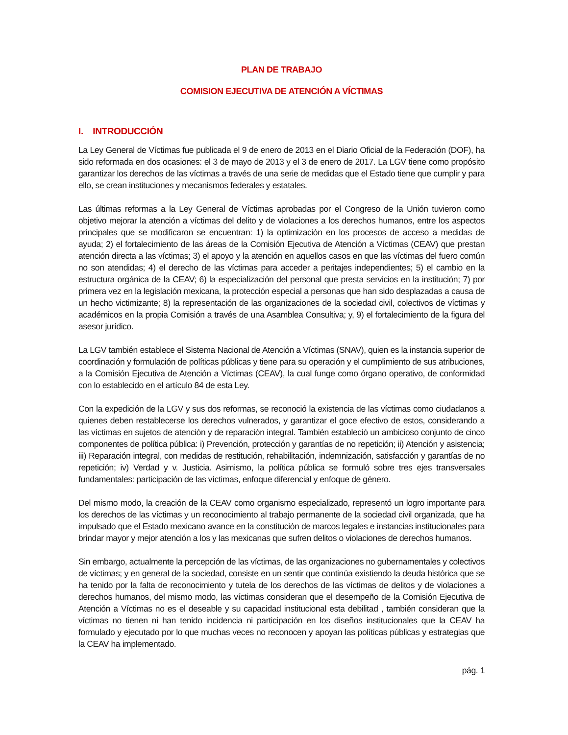PLAN DE TRABAJO
COMISION EJECUTIVA DE ATENCIÓN A VÍCTIMAS
I. INTRODUCCIÓN
La Ley General de Víctimas fue publicada el 9 de enero de 2013 en el Diario Oficial de la Federación (DOF), ha sido reformada en dos ocasiones: el 3 de mayo de 2013 y el 3 de enero de 2017. La LGV tiene como propósito garantizar los derechos de las víctimas a través de una serie de medidas que el Estado tiene que cumplir y para ello, se crean instituciones y mecanismos federales y estatales.
Las últimas reformas a la Ley General de Víctimas aprobadas por el Congreso de la Unión tuvieron como objetivo mejorar la atención a víctimas del delito y de violaciones a los derechos humanos, entre los aspectos principales que se modificaron se encuentran: 1) la optimización en los procesos de acceso a medidas de ayuda; 2) el fortalecimiento de las áreas de la Comisión Ejecutiva de Atención a Víctimas (CEAV) que prestan atención directa a las víctimas; 3) el apoyo y la atención en aquellos casos en que las víctimas del fuero común no son atendidas; 4) el derecho de las víctimas para acceder a peritajes independientes; 5) el cambio en la estructura orgánica de la CEAV; 6) la especialización del personal que presta servicios en la institución; 7) por primera vez en la legislación mexicana, la protección especial a personas que han sido desplazadas a causa de un hecho victimizante; 8) la representación de las organizaciones de la sociedad civil, colectivos de víctimas y académicos en la propia Comisión a través de una Asamblea Consultiva; y, 9) el fortalecimiento de la figura del asesor jurídico.
La LGV también establece el Sistema Nacional de Atención a Víctimas (SNAV), quien es la instancia superior de coordinación y formulación de políticas públicas y tiene para su operación y el cumplimiento de sus atribuciones, a la Comisión Ejecutiva de Atención a Víctimas (CEAV), la cual funge como órgano operativo, de conformidad con lo establecido en el artículo 84 de esta Ley.
Con la expedición de la LGV y sus dos reformas, se reconoció la existencia de las víctimas como ciudadanos a quienes deben restablecerse los derechos vulnerados, y garantizar el goce efectivo de estos, considerando a las víctimas en sujetos de atención y de reparación integral. También estableció un ambicioso conjunto de cinco componentes de política pública: i) Prevención, protección y garantías de no repetición; ii) Atención y asistencia; iii) Reparación integral, con medidas de restitución, rehabilitación, indemnización, satisfacción y garantías de no repetición; iv) Verdad y v. Justicia. Asimismo, la política pública se formuló sobre tres ejes transversales fundamentales: participación de las víctimas, enfoque diferencial y enfoque de género.
Del mismo modo, la creación de la CEAV como organismo especializado, representó un logro importante para los derechos de las víctimas y un reconocimiento al trabajo permanente de la sociedad civil organizada, que ha impulsado que el Estado mexicano avance en la constitución de marcos legales e instancias institucionales para brindar mayor y mejor atención a los y las mexicanas que sufren delitos o violaciones de derechos humanos.
Sin embargo, actualmente la percepción de las víctimas, de las organizaciones no gubernamentales y colectivos de víctimas; y en general de la sociedad, consiste en un sentir que continúa existiendo la deuda histórica que se ha tenido por la falta de reconocimiento y tutela de los derechos de las víctimas de delitos y de violaciones a derechos humanos, del mismo modo, las víctimas consideran que el desempeño de la Comisión Ejecutiva de Atención a Víctimas no es el deseable y su capacidad institucional esta debilitad , también consideran que la víctimas no tienen ni han tenido incidencia ni participación en los diseños institucionales que la CEAV ha formulado y ejecutado por lo que muchas veces no reconocen y apoyan las políticas públicas y estrategias que la CEAV ha implementado.
pág. 1